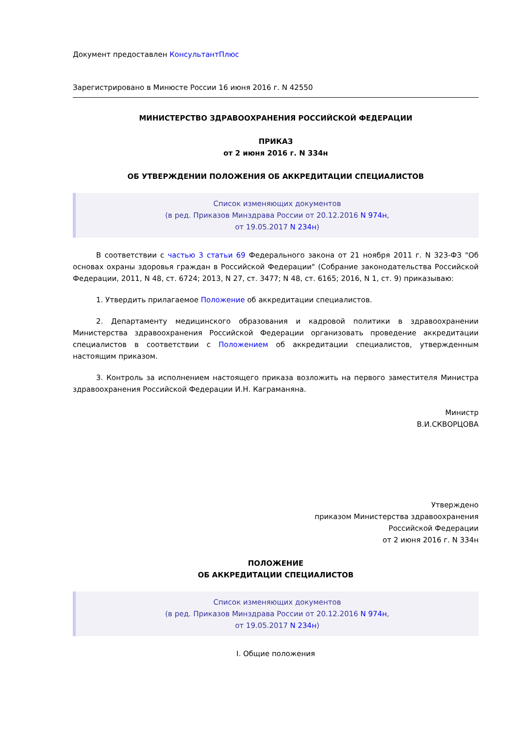Документ предоставлен КонсультантПлюс
Зарегистрировано в Минюсте России 16 июня 2016 г. N 42550
МИНИСТЕРСТВО ЗДРАВООХРАНЕНИЯ РОССИЙСКОЙ ФЕДЕРАЦИИ
ПРИКАЗ
от 2 июня 2016 г. N 334н
ОБ УТВЕРЖДЕНИИ ПОЛОЖЕНИЯ ОБ АККРЕДИТАЦИИ СПЕЦИАЛИСТОВ
Список изменяющих документов
(в ред. Приказов Минздрава России от 20.12.2016 N 974н,
от 19.05.2017 N 234н)
В соответствии с частью 3 статьи 69 Федерального закона от 21 ноября 2011 г. N 323-ФЗ "Об основах охраны здоровья граждан в Российской Федерации" (Собрание законодательства Российской Федерации, 2011, N 48, ст. 6724; 2013, N 27, ст. 3477; N 48, ст. 6165; 2016, N 1, ст. 9) приказываю:
1. Утвердить прилагаемое Положение об аккредитации специалистов.
2. Департаменту медицинского образования и кадровой политики в здравоохранении Министерства здравоохранения Российской Федерации организовать проведение аккредитации специалистов в соответствии с Положением об аккредитации специалистов, утвержденным настоящим приказом.
3. Контроль за исполнением настоящего приказа возложить на первого заместителя Министра здравоохранения Российской Федерации И.Н. Каграманяна.
Министр
В.И.СКВОРЦОВА
Утверждено
приказом Министерства здравоохранения
Российской Федерации
от 2 июня 2016 г. N 334н
ПОЛОЖЕНИЕ
ОБ АККРЕДИТАЦИИ СПЕЦИАЛИСТОВ
Список изменяющих документов
(в ред. Приказов Минздрава России от 20.12.2016 N 974н,
от 19.05.2017 N 234н)
I. Общие положения